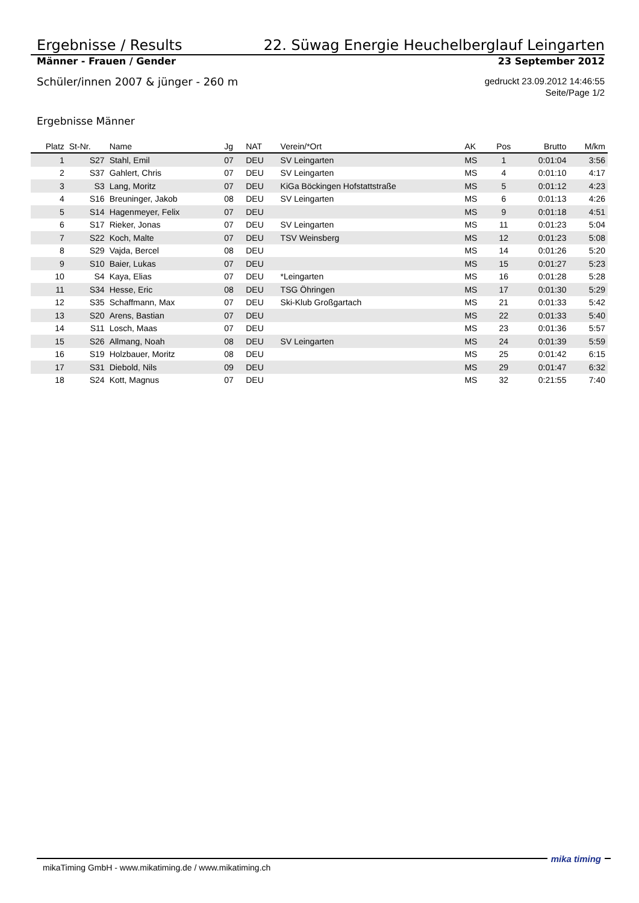Ergebnisse / Results 22. Süwag Energie Heuchelberglauf Leingarten
Männer - Frauen / Gender 23 September 2012
Schüler/innen 2007 & jünger - 260 m gedruckt 23.09.2012 14:46:55
Seite/Page 1/2
Ergebnisse Männer
| Platz | St-Nr. | Name | Jg | NAT | Verein/*Ort | AK | Pos | Brutto | M/km |
| --- | --- | --- | --- | --- | --- | --- | --- | --- | --- |
| 1 | S27 | Stahl, Emil | 07 | DEU | SV Leingarten | MS | 1 | 0:01:04 | 3:56 |
| 2 | S37 | Gahlert, Chris | 07 | DEU | SV Leingarten | MS | 4 | 0:01:10 | 4:17 |
| 3 | S3 | Lang, Moritz | 07 | DEU | KiGa Böckingen Hofstattstraße | MS | 5 | 0:01:12 | 4:23 |
| 4 | S16 | Breuninger, Jakob | 08 | DEU | SV Leingarten | MS | 6 | 0:01:13 | 4:26 |
| 5 | S14 | Hagenmeyer, Felix | 07 | DEU | | MS | 9 | 0:01:18 | 4:51 |
| 6 | S17 | Rieker, Jonas | 07 | DEU | SV Leingarten | MS | 11 | 0:01:23 | 5:04 |
| 7 | S22 | Koch, Malte | 07 | DEU | TSV Weinsberg | MS | 12 | 0:01:23 | 5:08 |
| 8 | S29 | Vajda, Bercel | 08 | DEU | | MS | 14 | 0:01:26 | 5:20 |
| 9 | S10 | Baier, Lukas | 07 | DEU | | MS | 15 | 0:01:27 | 5:23 |
| 10 | S4 | Kaya, Elias | 07 | DEU | *Leingarten | MS | 16 | 0:01:28 | 5:28 |
| 11 | S34 | Hesse, Eric | 08 | DEU | TSG Öhringen | MS | 17 | 0:01:30 | 5:29 |
| 12 | S35 | Schaffmann, Max | 07 | DEU | Ski-Klub Großgartach | MS | 21 | 0:01:33 | 5:42 |
| 13 | S20 | Arens, Bastian | 07 | DEU | | MS | 22 | 0:01:33 | 5:40 |
| 14 | S11 | Losch, Maas | 07 | DEU | | MS | 23 | 0:01:36 | 5:57 |
| 15 | S26 | Allmang, Noah | 08 | DEU | SV Leingarten | MS | 24 | 0:01:39 | 5:59 |
| 16 | S19 | Holzbauer, Moritz | 08 | DEU | | MS | 25 | 0:01:42 | 6:15 |
| 17 | S31 | Diebold, Nils | 09 | DEU | | MS | 29 | 0:01:47 | 6:32 |
| 18 | S24 | Kott, Magnus | 07 | DEU | | MS | 32 | 0:21:55 | 7:40 |
mikaTiming GmbH - www.mikatiming.de / www.mikatiming.ch mika timing